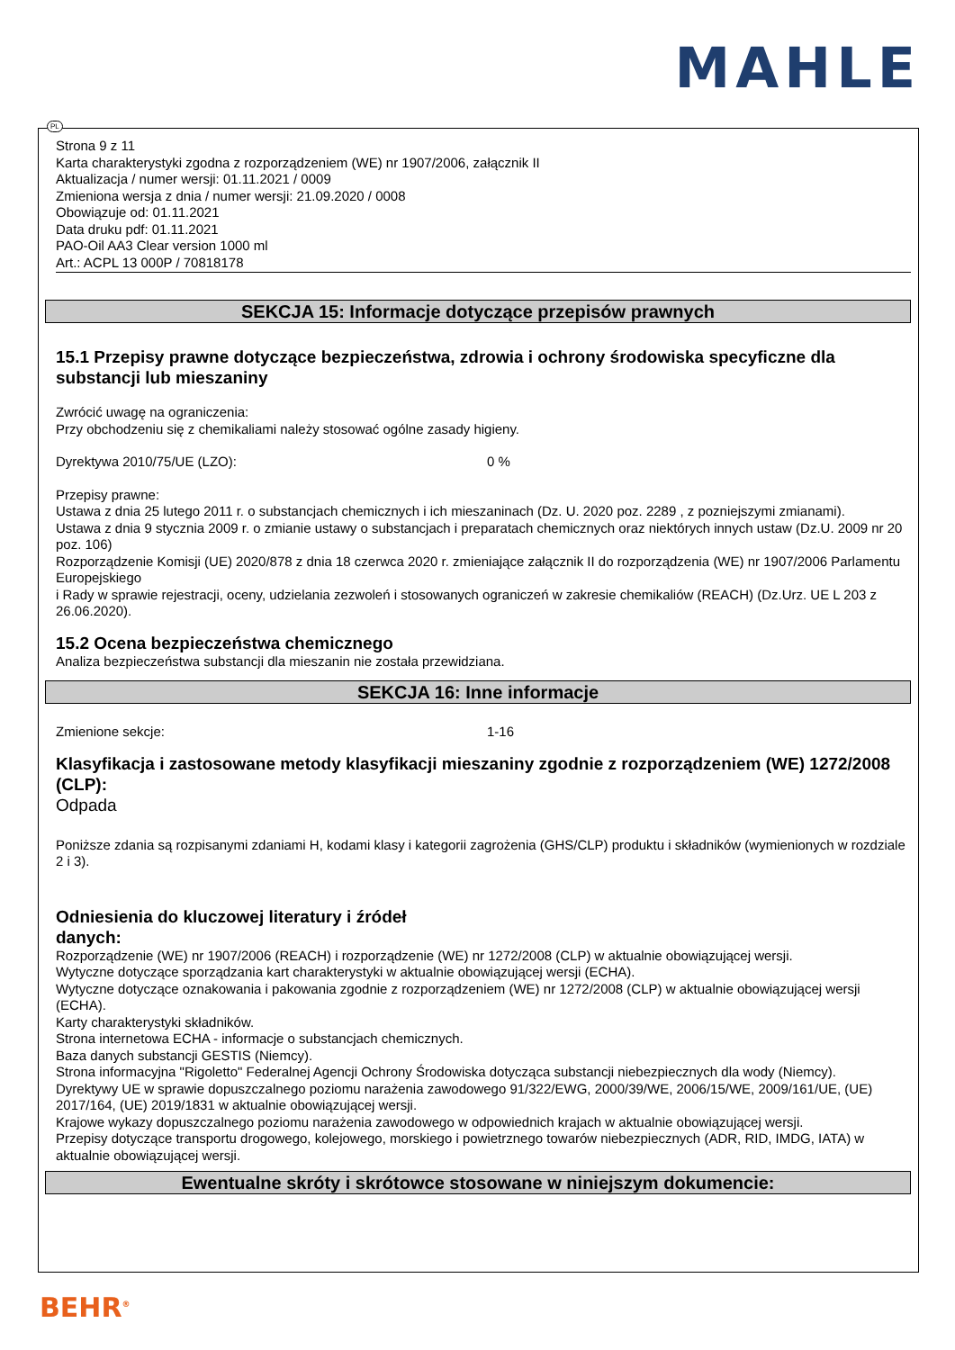MAHLE
PL
Strona 9 z 11
Karta charakterystyki zgodna z rozporządzeniem (WE) nr 1907/2006, załącznik II
Aktualizacja / numer wersji: 01.11.2021 / 0009
Zmieniona wersja z dnia / numer wersji: 21.09.2020 / 0008
Obowiązuje od: 01.11.2021
Data druku pdf: 01.11.2021
PAO-Oil AA3 Clear version 1000 ml
Art.: ACPL 13 000P / 70818178
SEKCJA 15: Informacje dotyczące przepisów prawnych
15.1 Przepisy prawne dotyczące bezpieczeństwa, zdrowia i ochrony środowiska specyficzne dla substancji lub mieszaniny
Zwrócić uwagę na ograniczenia:
Przy obchodzeniu się z chemikaliami należy stosować ogólne zasady higieny.
Dyrektywa 2010/75/UE (LZO): 0 %
Przepisy prawne:
Ustawa z dnia 25 lutego 2011 r. o substancjach chemicznych i ich mieszaninach (Dz. U. 2020 poz. 2289 , z pozniejszymi zmianami).
Ustawa z dnia 9 stycznia 2009 r. o zmianie ustawy o substancjach i preparatach chemicznych oraz niektórych innych ustaw (Dz.U. 2009 nr 20 poz. 106)
Rozporządzenie Komisji (UE) 2020/878 z dnia 18 czerwca 2020 r. zmieniające załącznik II do rozporządzenia (WE) nr 1907/2006 Parlamentu Europejskiego
i Rady w sprawie rejestracji, oceny, udzielania zezwoleń i stosowanych ograniczeń w zakresie chemikaliów (REACH) (Dz.Urz. UE L 203 z 26.06.2020).
15.2 Ocena bezpieczeństwa chemicznego
Analiza bezpieczeństwa substancji dla mieszanin nie została przewidziana.
SEKCJA 16: Inne informacje
Zmienione sekcje: 1-16
Klasyfikacja i zastosowane metody klasyfikacji mieszaniny zgodnie z rozporządzeniem (WE) 1272/2008 (CLP):
Odpada
Poniższe zdania są rozpisanymi zdaniami H, kodami klasy i kategorii zagrożenia (GHS/CLP) produktu i składników (wymienionych w rozdziale 2 i 3).
Odniesienia do kluczowej literatury i źródeł
danych:
Rozporządzenie (WE) nr 1907/2006 (REACH) i rozporządzenie (WE) nr 1272/2008 (CLP) w aktualnie obowiązującej wersji.
Wytyczne dotyczące sporządzania kart charakterystyki w aktualnie obowiązującej wersji (ECHA).
Wytyczne dotyczące oznakowania i pakowania zgodnie z rozporządzeniem (WE) nr 1272/2008 (CLP) w aktualnie obowiązującej wersji (ECHA).
Karty charakterystyki składników.
Strona internetowa ECHA - informacje o substancjach chemicznych.
Baza danych substancji GESTIS (Niemcy).
Strona informacyjna "Rigoletto" Federalnej Agencji Ochrony Środowiska dotycząca substancji niebezpiecznych dla wody (Niemcy).
Dyrektywy UE w sprawie dopuszczalnego poziomu narażenia zawodowego 91/322/EWG, 2000/39/WE, 2006/15/WE, 2009/161/UE, (UE) 2017/164, (UE) 2019/1831 w aktualnie obowiązującej wersji.
Krajowe wykazy dopuszczalnego poziomu narażenia zawodowego w odpowiednich krajach w aktualnie obowiązującej wersji.
Przepisy dotyczące transportu drogowego, kolejowego, morskiego i powietrznego towarów niebezpiecznych (ADR, RID, IMDG, IATA) w aktualnie obowiązującej wersji.
Ewentualne skróty i skrótowce stosowane w niniejszym dokumencie:
BEHR<sup>®</sup>